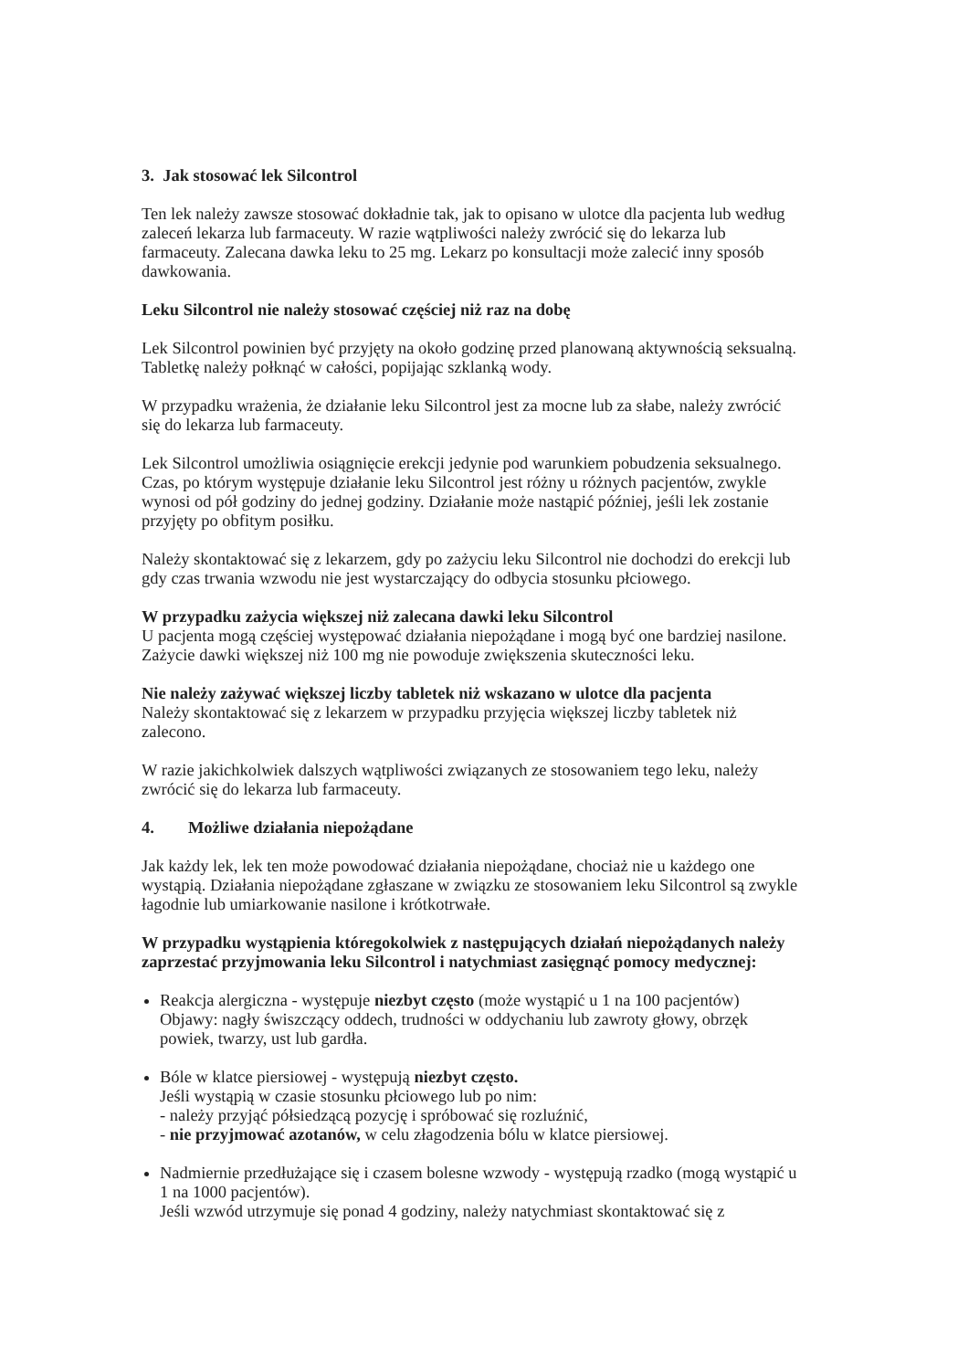3. Jak stosować lek Silcontrol
Ten lek należy zawsze stosować dokładnie tak, jak to opisano w ulotce dla pacjenta lub według zaleceń lekarza lub farmaceuty. W razie wątpliwości należy zwrócić się do lekarza lub farmaceuty. Zalecana dawka leku to 25 mg. Lekarz po konsultacji może zalecić inny sposób dawkowania.
Leku Silcontrol nie należy stosować częściej niż raz na dobę
Lek Silcontrol powinien być przyjęty na około godzinę przed planowaną aktywnością seksualną. Tabletkę należy połknąć w całości, popijając szklanką wody.
W przypadku wrażenia, że działanie leku Silcontrol jest za mocne lub za słabe, należy zwrócić się do lekarza lub farmaceuty.
Lek Silcontrol umożliwia osiągnięcie erekcji jedynie pod warunkiem pobudzenia seksualnego. Czas, po którym występuje działanie leku Silcontrol jest różny u różnych pacjentów, zwykle wynosi od pół godziny do jednej godziny. Działanie może nastąpić później, jeśli lek zostanie przyjęty po obfitym posiłku.
Należy skontaktować się z lekarzem, gdy po zażyciu leku Silcontrol nie dochodzi do erekcji lub gdy czas trwania wzwodu nie jest wystarczający do odbycia stosunku płciowego.
W przypadku zażycia większej niż zalecana dawki leku Silcontrol
U pacjenta mogą częściej występować działania niepożądane i mogą być one bardziej nasilone. Zażycie dawki większej niż 100 mg nie powoduje zwiększenia skuteczności leku.
Nie należy zażywać większej liczby tabletek niż wskazano w ulotce dla pacjenta
Należy skontaktować się z lekarzem w przypadku przyjęcia większej liczby tabletek niż zalecono.
W razie jakichkolwiek dalszych wątpliwości związanych ze stosowaniem tego leku, należy zwrócić się do lekarza lub farmaceuty.
4. Możliwe działania niepożądane
Jak każdy lek, lek ten może powodować działania niepożądane, chociaż nie u każdego one wystąpią. Działania niepożądane zgłaszane w związku ze stosowaniem leku Silcontrol są zwykle łagodnie lub umiarkowanie nasilone i krótkotrwałe.
W przypadku wystąpienia któregokolwiek z następujących działań niepożądanych należy zaprzestać przyjmowania leku Silcontrol i natychmiast zasięgnąć pomocy medycznej:
Reakcja alergiczna - występuje niezbyt często (może wystąpić u 1 na 100 pacjentów)
Objawy: nagły świszczący oddech, trudności w oddychaniu lub zawroty głowy, obrzęk powiek, twarzy, ust lub gardła.
Bóle w klatce piersiowej - występują niezbyt często.
Jeśli wystąpią w czasie stosunku płciowego lub po nim:
- należy przyjąć półsiedzącą pozycję i spróbować się rozluźnić,
- nie przyjmować azotanów, w celu złagodzenia bólu w klatce piersiowej.
Nadmiernie przedłużające się i czasem bolesne wzwody - występują rzadko (mogą wystąpić u 1 na 1000 pacjentów).
Jeśli wzwód utrzymuje się ponad 4 godziny, należy natychmiast skontaktować się z